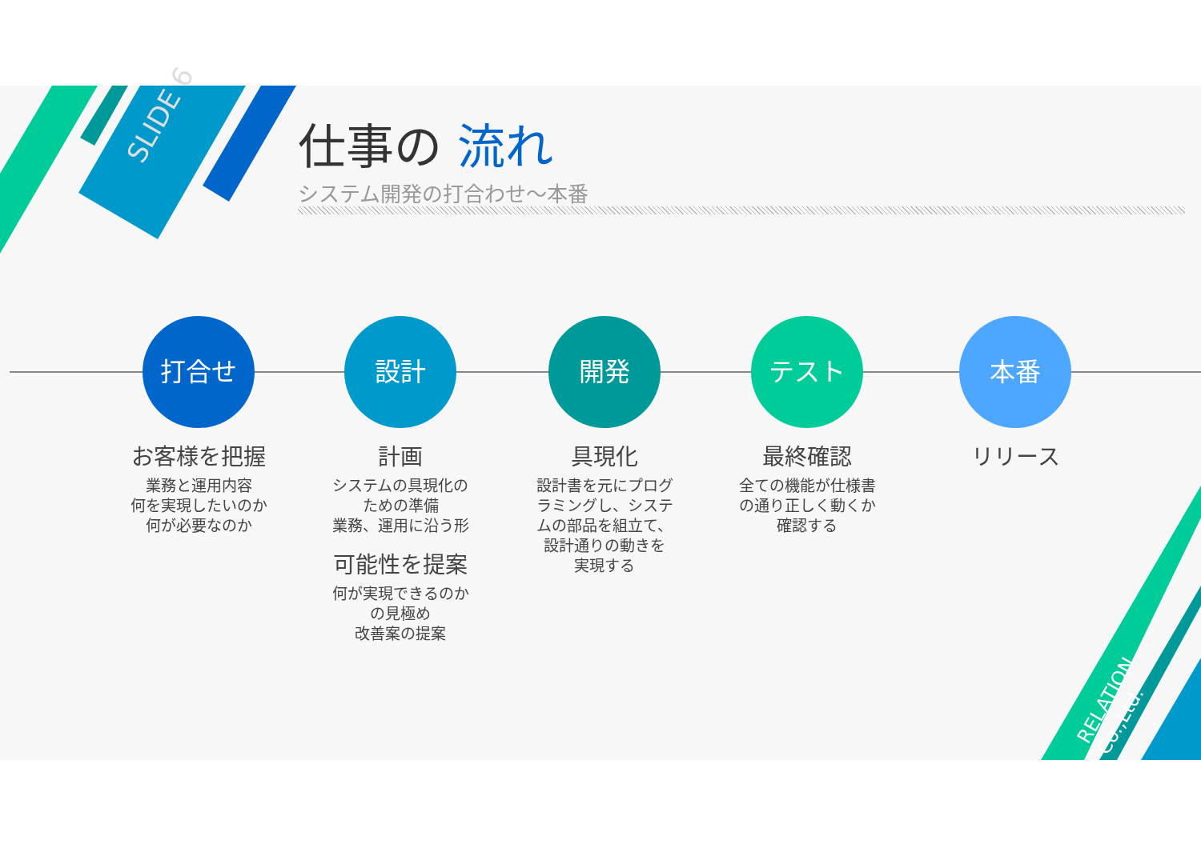SLIDE 6
仕事の 流れ
システム開発の打合わせ～本番
打合せ
お客様を把握
業務と運用内容
何を実現したいのか
何が必要なのか
設計
計画
システムの具現化の
ための準備
業務、運用に沿う形
可能性を提案
何が実現できるのか
の見極め
改善案の提案
開発
具現化
設計書を元にプログ
ラミングし、システ
ムの部品を組立て、
設計通りの動きを
実現する
テスト
最終確認
全ての機能が仕様書
の通り正しく動くか
確認する
本番
リリース
RELATION Co.,Ltd.